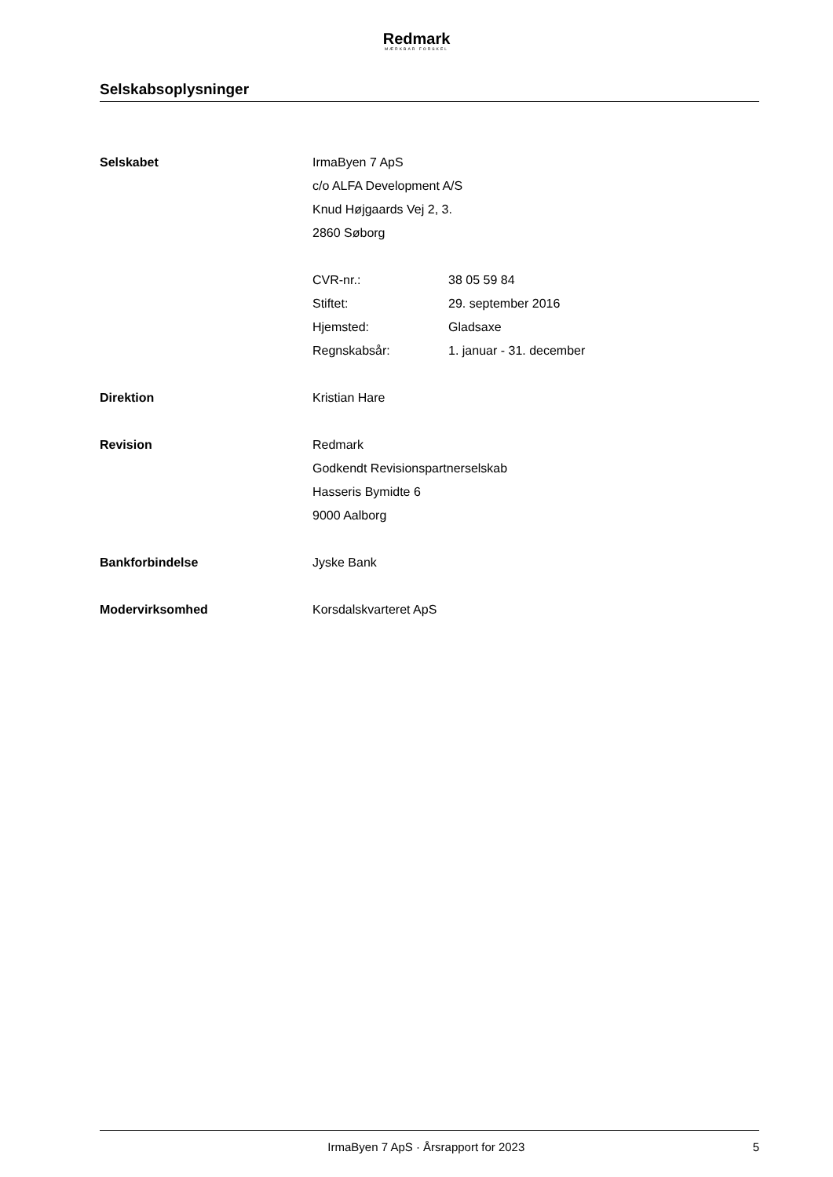Redmark
MÆRKBAR FORSKEL
Selskabsoplysninger
Selskabet IrmaByen 7 ApS
c/o ALFA Development A/S
Knud Højgaards Vej 2, 3.
2860 Søborg
CVR-nr.: 38 05 59 84
Stiftet: 29. september 2016
Hjemsted: Gladsaxe
Regnskabsår: 1. januar - 31. december
Direktion Kristian Hare
Revision Redmark
Godkendt Revisionspartnerselskab
Hasseris Bymidte 6
9000 Aalborg
Bankforbindelse Jyske Bank
Modervirksomhed Korsdalskvarteret ApS
IrmaByen 7 ApS · Årsrapport for 2023 5